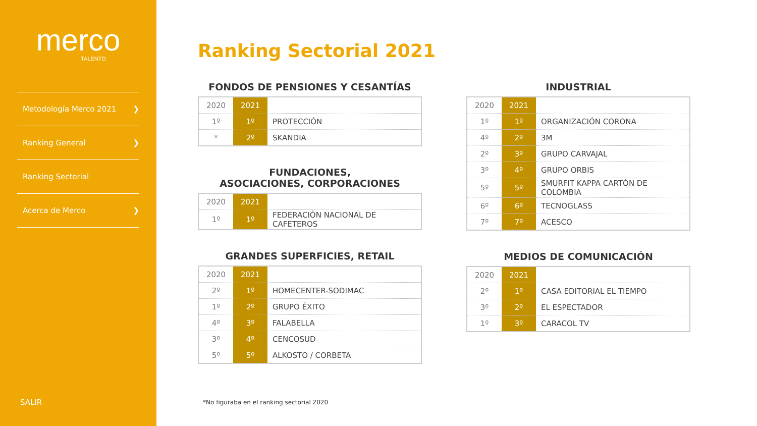merco
TALENTO
Metodología Merco 2021 ❯
Ranking General ❯
Ranking Sectorial
Acerca de Merco ❯
SALIR
Ranking Sectorial 2021
FONDOS DE PENSIONES Y CESANTÍAS
| 2020 | 2021 | |
| --- | --- | --- |
| 1º | 1º | PROTECCIÓN |
| * | 2º | SKANDIA |
FUNDACIONES,
ASOCIACIONES, CORPORACIONES
| 2020 | 2021 | |
| --- | --- | --- |
| 1º | 1º | FEDERACIÓN NACIONAL DE CAFETEROS |
GRANDES SUPERFICIES, RETAIL
| 2020 | 2021 | |
| --- | --- | --- |
| 2º | 1º | HOMECENTER-SODIMAC |
| 1º | 2º | GRUPO ÉXITO |
| 4º | 3º | FALABELLA |
| 3º | 4º | CENCOSUD |
| 5º | 5º | ALKOSTO / CORBETA |
INDUSTRIAL
| 2020 | 2021 | |
| --- | --- | --- |
| 1º | 1º | ORGANIZACIÓN CORONA |
| 4º | 2º | 3M |
| 2º | 3º | GRUPO CARVAJAL |
| 3º | 4º | GRUPO ORBIS |
| 5º | 5º | SMURFIT KAPPA CARTÓN DE COLOMBIA |
| 6º | 6º | TECNOGLASS |
| 7º | 7º | ACESCO |
MEDIOS DE COMUNICACIÓN
| 2020 | 2021 | |
| --- | --- | --- |
| 2º | 1º | CASA EDITORIAL EL TIEMPO |
| 3º | 2º | EL ESPECTADOR |
| 1º | 3º | CARACOL TV |
*No figuraba en el ranking sectorial 2020